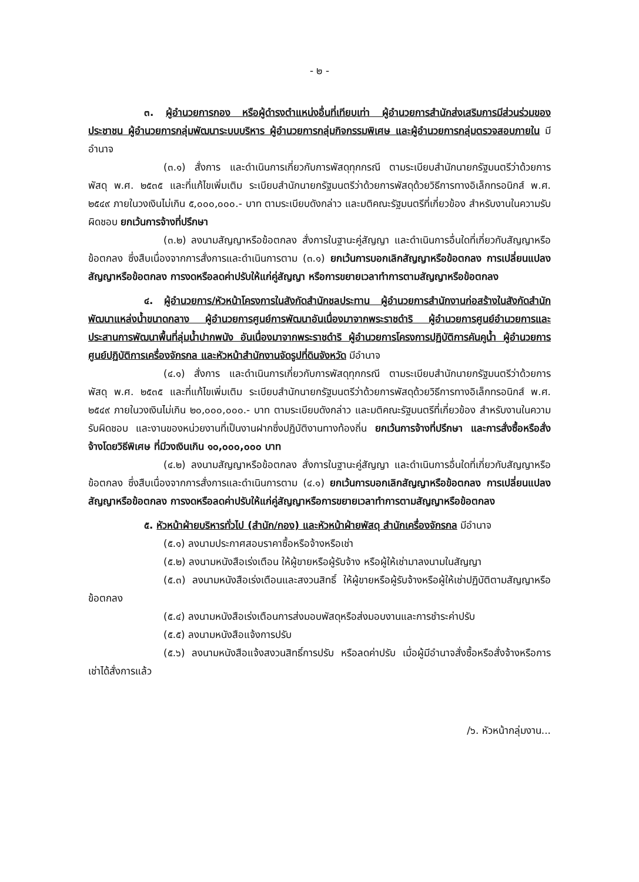- ๒ -
๓. ผู้อำนวยการกอง หรือผู้ดำรงตำแหน่งอื่นที่เทียบเท่า ผู้อำนวยการสำนักส่งเสริมการมีส่วนร่วมของประชาชน ผู้อำนวยการกลุ่มพัฒนาระบบบริหาร ผู้อำนวยการกลุ่มกิจกรรมพิเศษ และผู้อำนวยการกลุ่มตรวจสอบภายใน มีอำนาจ
(๓.๑) สั่งการ และดำเนินการเกี่ยวกับการพัสดุทุกกรณี ตามระเบียบสำนักนายกรัฐมนตรีว่าด้วยการพัสดุ พ.ศ. ๒๕๓๕ และที่แก้ไขเพิ่มเติม ระเบียบสำนักนายกรัฐมนตรีว่าด้วยการพัสดุด้วยวิธีการทางอิเล็กทรอนิกส์ พ.ศ. ๒๕๔๙ ภายในวงเงินไม่เกิน ๕,๐๐๐,๐๐๐.- บาท ตามระเบียบดังกล่าว และมติคณะรัฐมนตรีที่เกี่ยวข้อง สำหรับงานในความรับผิดชอบ ยกเว้นการจ้างที่ปรึกษา
(๓.๒) ลงนามสัญญาหรือข้อตกลง สั่งการในฐานะคู่สัญญา และดำเนินการอื่นใดที่เกี่ยวกับสัญญาหรือข้อตกลง ซึ่งสืบเนื่องจากการสั่งการและดำเนินการตาม (๓.๑) ยกเว้นการบอกเลิกสัญญาหรือข้อตกลง การเปลี่ยนแปลงสัญญาหรือข้อตกลง การงดหรือลดค่าปรับให้แก่คู่สัญญา หรือการขยายเวลาทำการตามสัญญาหรือข้อตกลง
๔. ผู้อำนวยการ/หัวหน้าโครงการในสังกัดสำนักชลประทาน ผู้อำนวยการสำนักงานก่อสร้างในสังกัดสำนักพัฒนาแหล่งน้ำขนาดกลาง ผู้อำนวยการศูนย์การพัฒนาอันเนื่องมาจากพระราชดำริ ผู้อำนวยการศูนย์อำนวยการและประสานการพัฒนาพื้นที่ลุ่มน้ำปากพนัง อันเนื่องมาจากพระราชดำริ ผู้อำนวยการโครงการปฏิบัติการคันคูน้ำ ผู้อำนวยการศูนย์ปฏิบัติการเครื่องจักรกล และหัวหน้าสำนักงานจัดรูปที่ดินจังหวัด มีอำนาจ
(๔.๑) สั่งการ และดำเนินการเกี่ยวกับการพัสดุทุกกรณี ตามระเบียบสำนักนายกรัฐมนตรีว่าด้วยการพัสดุ พ.ศ. ๒๕๓๕ และที่แก้ไขเพิ่มเติม ระเบียบสำนักนายกรัฐมนตรีว่าด้วยการพัสดุด้วยวิธีการทางอิเล็กทรอนิกส์ พ.ศ. ๒๕๔๙ ภายในวงเงินไม่เกิน ๒๐,๐๐๐,๐๐๐.- บาท ตามระเบียบดังกล่าว และมติคณะรัฐมนตรีที่เกี่ยวข้อง สำหรับงานในความรับผิดชอบ และงานของหน่วยงานที่เป็นงานฝากซึ่งปฏิบัติงานทางท้องถิ่น ยกเว้นการจ้างที่ปรึกษา และการสั่งซื้อหรือสั่งจ้างโดยวิธีพิเศษ ที่มีวงเงินเกิน ๑๐,๐๐๐,๐๐๐ บาท
(๔.๒) ลงนามสัญญาหรือข้อตกลง สั่งการในฐานะคู่สัญญา และดำเนินการอื่นใดที่เกี่ยวกับสัญญาหรือข้อตกลง ซึ่งสืบเนื่องจากการสั่งการและดำเนินการตาม (๔.๑) ยกเว้นการบอกเลิกสัญญาหรือข้อตกลง การเปลี่ยนแปลงสัญญาหรือข้อตกลง การงดหรือลดค่าปรับให้แก่คู่สัญญาหรือการขยายเวลาทำการตามสัญญาหรือข้อตกลง
๕. หัวหน้าฝ่ายบริหารทั่วไป (สำนัก/กอง) และหัวหน้าฝ่ายพัสดุ สำนักเครื่องจักรกล มีอำนาจ
(๕.๑) ลงนามประกาศสอบราคาซื้อหรือจ้างหรือเช่า
(๕.๒) ลงนามหนังสือเร่งเตือน ให้ผู้ขายหรือผู้รับจ้าง หรือผู้ให้เช่ามาลงนามในสัญญา
(๕.๓) ลงนามหนังสือเร่งเตือนและสงวนสิทธิ์ ให้ผู้ขายหรือผู้รับจ้างหรือผู้ให้เช่าปฏิบัติตามสัญญาหรือข้อตกลง
(๕.๔) ลงนามหนังสือเร่งเตือนการส่งมอบพัสดุหรือส่งมอบงานและการชำระค่าปรับ
(๕.๕) ลงนามหนังสือแจ้งการปรับ
(๕.๖) ลงนามหนังสือแจ้งสงวนสิทธิ์การปรับ หรือลดค่าปรับ เมื่อผู้มีอำนาจสั่งซื้อหรือสั่งจ้างหรือการเช่าได้สั่งการแล้ว
/๖. หัวหน้ากลุ่มงาน...